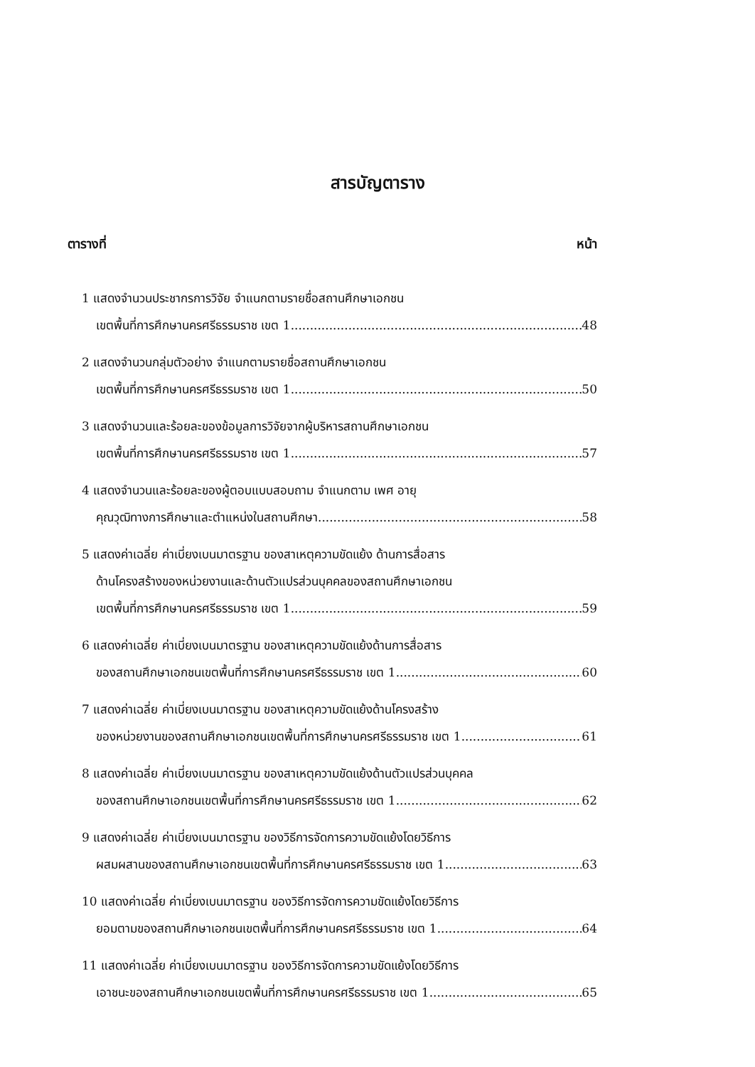สารบัญตาราง
ตารางที่ หน้า
1 แสดงจำนวนประชากรการวิจัย จำแนกตามรายชื่อสถานศึกษาเอกชน
เขตพื้นที่การศึกษานครศรีธรรมราช เขต 1 48
2 แสดงจำนวนกลุ่มตัวอย่าง จำแนกตามรายชื่อสถานศึกษาเอกชน
เขตพื้นที่การศึกษานครศรีธรรมราช เขต 1 50
3 แสดงจำนวนและร้อยละของข้อมูลการวิจัยจากผู้บริหารสถานศึกษาเอกชน
เขตพื้นที่การศึกษานครศรีธรรมราช เขต 1 57
4 แสดงจำนวนและร้อยละของผู้ตอบแบบสอบถาม จำแนกตาม เพศ อายุ
คุณวุฒิทางการศึกษาและตำแหน่งในสถานศึกษา 58
5 แสดงค่าเฉลี่ย ค่าเบี่ยงเบนมาตรฐาน ของสาเหตุความขัดแย้ง ด้านการสื่อสาร
ด้านโครงสร้างของหน่วยงานและด้านตัวแปรส่วนบุคคลของสถานศึกษาเอกชน
เขตพื้นที่การศึกษานครศรีธรรมราช เขต 1 59
6 แสดงค่าเฉลี่ย ค่าเบี่ยงเบนมาตรฐาน ของสาเหตุความขัดแย้งด้านการสื่อสาร
ของสถานศึกษาเอกชนเขตพื้นที่การศึกษานครศรีธรรมราช เขต 1 60
7 แสดงค่าเฉลี่ย ค่าเบี่ยงเบนมาตรฐาน ของสาเหตุความขัดแย้งด้านโครงสร้าง
ของหน่วยงานของสถานศึกษาเอกชนเขตพื้นที่การศึกษานครศรีธรรมราช เขต 1 61
8 แสดงค่าเฉลี่ย ค่าเบี่ยงเบนมาตรฐาน ของสาเหตุความขัดแย้งด้านตัวแปรส่วนบุคคล
ของสถานศึกษาเอกชนเขตพื้นที่การศึกษานครศรีธรรมราช เขต 1 62
9 แสดงค่าเฉลี่ย ค่าเบี่ยงเบนมาตรฐาน ของวิธีการจัดการความขัดแย้งโดยวิธีการ
ผสมผสานของสถานศึกษาเอกชนเขตพื้นที่การศึกษานครศรีธรรมราช เขต 1 63
10 แสดงค่าเฉลี่ย ค่าเบี่ยงเบนมาตรฐาน ของวิธีการจัดการความขัดแย้งโดยวิธีการ
ยอมตามของสถานศึกษาเอกชนเขตพื้นที่การศึกษานครศรีธรรมราช เขต 1 64
11 แสดงค่าเฉลี่ย ค่าเบี่ยงเบนมาตรฐาน ของวิธีการจัดการความขัดแย้งโดยวิธีการ
เอาชนะของสถานศึกษาเอกชนเขตพื้นที่การศึกษานครศรีธรรมราช เขต 1 65